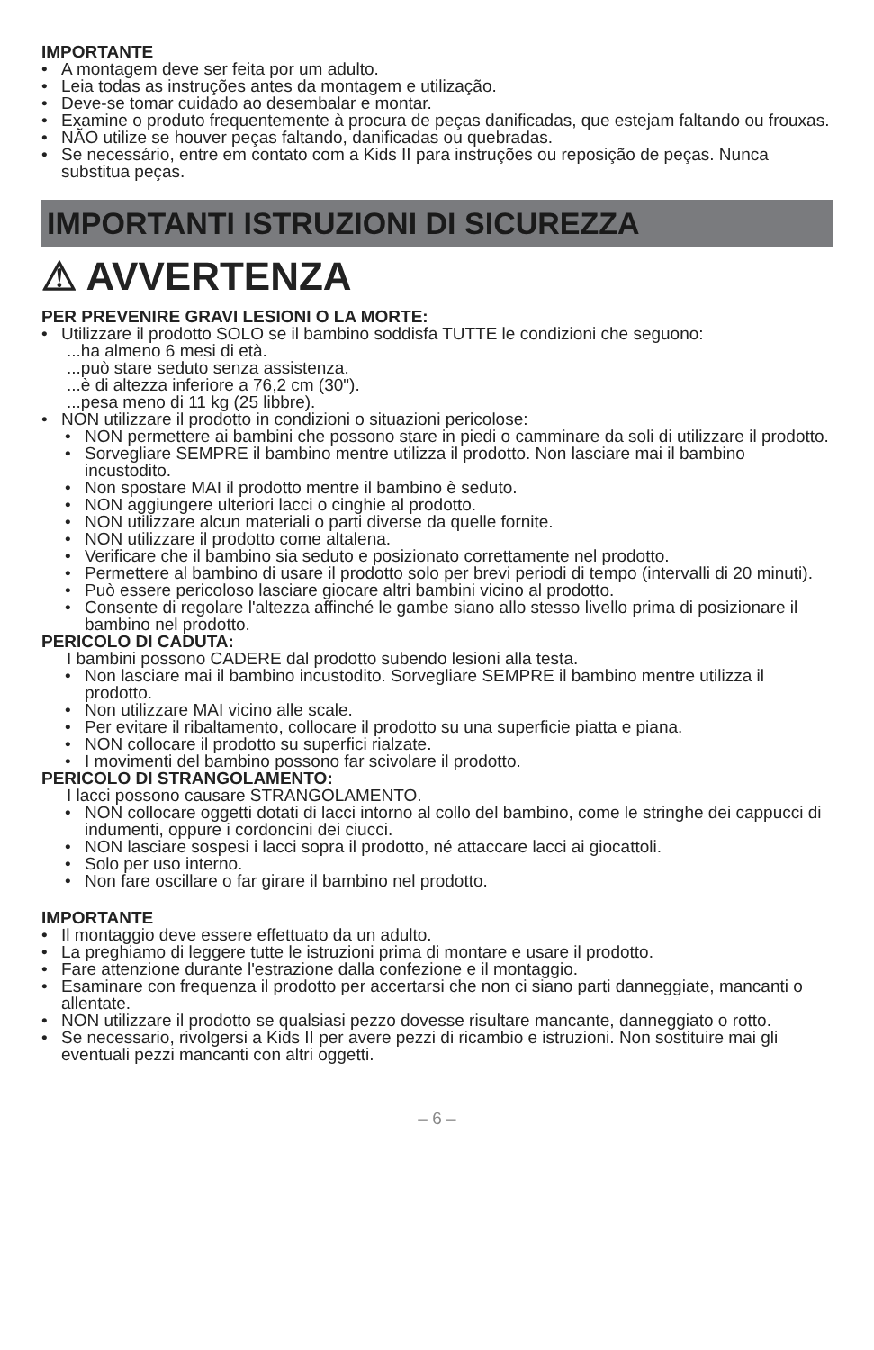IMPORTANTE
• A montagem deve ser feita por um adulto.
• Leia todas as instruções antes da montagem e utilização.
• Deve-se tomar cuidado ao desembalar e montar.
• Examine o produto frequentemente à procura de peças danificadas, que estejam faltando ou frouxas.
• NÃO utilize se houver peças faltando, danificadas ou quebradas.
• Se necessário, entre em contato com a Kids II para instruções ou reposição de peças. Nunca substitua peças.
IMPORTANTI ISTRUZIONI DI SICUREZZA
⚠ AVVERTENZA
PER PREVENIRE GRAVI LESIONI O LA MORTE:
• Utilizzare il prodotto SOLO se il bambino soddisfa TUTTE le condizioni che seguono:
...ha almeno 6 mesi di età.
...può stare seduto senza assistenza.
...è di altezza inferiore a 76,2 cm (30").
...pesa meno di 11 kg (25 libbre).
• NON utilizzare il prodotto in condizioni o situazioni pericolose:
• NON permettere ai bambini che possono stare in piedi o camminare da soli di utilizzare il prodotto.
• Sorvegliare SEMPRE il bambino mentre utilizza il prodotto. Non lasciare mai il bambino incustodito.
• Non spostare MAI il prodotto mentre il bambino è seduto.
• NON aggiungere ulteriori lacci o cinghie al prodotto.
• NON utilizzare alcun materiali o parti diverse da quelle fornite.
• NON utilizzare il prodotto come altalena.
• Verificare che il bambino sia seduto e posizionato correttamente nel prodotto.
• Permettere al bambino di usare il prodotto solo per brevi periodi di tempo (intervalli di 20 minuti).
• Può essere pericoloso lasciare giocare altri bambini vicino al prodotto.
• Consente di regolare l'altezza affinché le gambe siano allo stesso livello prima di posizionare il bambino nel prodotto.
PERICOLO DI CADUTA:
I bambini possono CADERE dal prodotto subendo lesioni alla testa.
• Non lasciare mai il bambino incustodito. Sorvegliare SEMPRE il bambino mentre utilizza il prodotto.
• Non utilizzare MAI vicino alle scale.
• Per evitare il ribaltamento, collocare il prodotto su una superficie piatta e piana.
• NON collocare il prodotto su superfici rialzate.
• I movimenti del bambino possono far scivolare il prodotto.
PERICOLO DI STRANGOLAMENTO:
I lacci possono causare STRANGOLAMENTO.
• NON collocare oggetti dotati di lacci intorno al collo del bambino, come le stringhe dei cappucci di indumenti, oppure i cordoncini dei ciucci.
• NON lasciare sospesi i lacci sopra il prodotto, né attaccare lacci ai giocattoli.
• Solo per uso interno.
• Non fare oscillare o far girare il bambino nel prodotto.
IMPORTANTE
• Il montaggio deve essere effettuato da un adulto.
• La preghiamo di leggere tutte le istruzioni prima di montare e usare il prodotto.
• Fare attenzione durante l'estrazione dalla confezione e il montaggio.
• Esaminare con frequenza il prodotto per accertarsi che non ci siano parti danneggiate, mancanti o allentate.
• NON utilizzare il prodotto se qualsiasi pezzo dovesse risultare mancante, danneggiato o rotto.
• Se necessario, rivolgersi a Kids II per avere pezzi di ricambio e istruzioni. Non sostituire mai gli eventuali pezzi mancanti con altri oggetti.
– 6 –